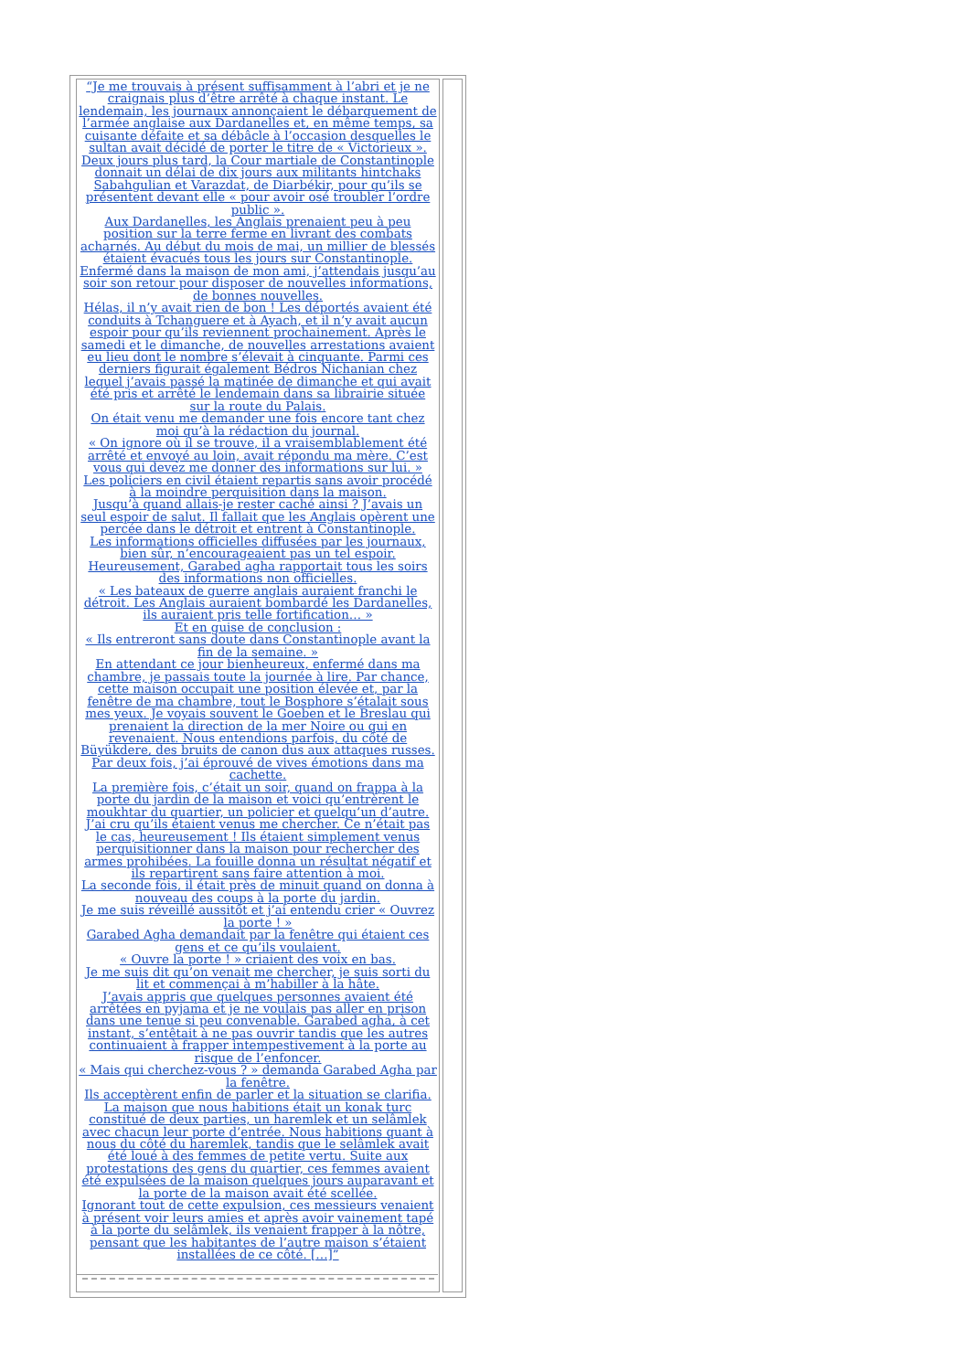“Je me trouvais à présent suffisamment à l’abri et je ne craignais plus d’être arrêté à chaque instant. Le lendemain, les journaux annonçaient le débarquement de l’armée anglaise aux Dardanelles et, en même temps, sa cuisante défaite et sa débâcle à l’occasion desquelles le sultan avait décidé de porter le titre de « Victorieux ». Deux jours plus tard, la Cour martiale de Constantinople donnait un délai de dix jours aux militants hintchaks Sabahgulian et Varazdat, de Diarbékir, pour qu’ils se présentent devant elle « pour avoir osé troubler l’ordre public ».
Aux Dardanelles, les Anglais prenaient peu à peu position sur la terre ferme en livrant des combats acharnés. Au début du mois de mai, un millier de blessés étaient évacués tous les jours sur Constantinople.
Enfermé dans la maison de mon ami, j’attendais jusqu’au soir son retour pour disposer de nouvelles informations, de bonnes nouvelles.
Hélas, il n’y avait rien de bon ! Les déportés avaient été conduits à Tchanguere et à Ayach, et il n’y avait aucun espoir pour qu’ils reviennent prochainement. Après le samedi et le dimanche, de nouvelles arrestations avaient eu lieu dont le nombre s’élevait à cinquante. Parmi ces derniers figurait également Bédros Nichanian chez lequel j’avais passé la matinée de dimanche et qui avait été pris et arrêté le lendemain dans sa librairie située sur la route du Palais.
On était venu me demander une fois encore tant chez moi qu’à la rédaction du journal.
« On ignore où il se trouve, il a vraisemblablement été arrêté et envoyé au loin, avait répondu ma mère. C’est vous qui devez me donner des informations sur lui. »
Les policiers en civil étaient repartis sans avoir procédé à la moindre perquisition dans la maison.
Jusqu’à quand allais-je rester caché ainsi ? J’avais un seul espoir de salut. Il fallait que les Anglais opèrent une percée dans le détroit et entrent à Constantinople.
Les informations officielles diffusées par les journaux, bien sûr, n’encourageaient pas un tel espoir.
Heureusement, Garabed agha rapportait tous les soirs des informations non officielles.
« Les bateaux de guerre anglais auraient franchi le détroit. Les Anglais auraient bombardé les Dardanelles, ils auraient pris telle fortification… »
Et en guise de conclusion :
« Ils entreront sans doute dans Constantinople avant la fin de la semaine. »
En attendant ce jour bienheureux, enfermé dans ma chambre, je passais toute la journée à lire. Par chance, cette maison occupait une position élevée et, par la fenêtre de ma chambre, tout le Bosphore s’étalait sous mes yeux. Je voyais souvent le Goeben et le Breslau qui prenaient la direction de la mer Noire ou qui en revenaient. Nous entendions parfois, du côté de Büyükdere, des bruits de canon dus aux attaques russes.
Par deux fois, j’ai éprouvé de vives émotions dans ma cachette.
La première fois, c’était un soir, quand on frappa à la porte du jardin de la maison et voici qu’entrèrent le moukhtar du quartier, un policier et quelqu’un d’autre. J’ai cru qu’ils étaient venus me chercher. Ce n’était pas le cas, heureusement ! Ils étaient simplement venus perquisitionner dans la maison pour rechercher des armes prohibées. La fouille donna un résultat négatif et ils repartirent sans faire attention à moi.
La seconde fois, il était près de minuit quand on donna à nouveau des coups à la porte du jardin.
Je me suis réveillé aussitôt et j’ai entendu crier « Ouvrez la porte ! »
Garabed Agha demandait par la fenêtre qui étaient ces gens et ce qu’ils voulaient.
« Ouvre la porte ! » criaient des voix en bas.
Je me suis dit qu’on venait me chercher, je suis sorti du lit et commençai à m’habiller à la hâte.
J’avais appris que quelques personnes avaient été arrêtées en pyjama et je ne voulais pas aller en prison dans une tenue si peu convenable. Garabed agha, à cet instant, s’entêtait à ne pas ouvrir tandis que les autres continuaient à frapper intempestivement à la porte au risque de l’enfoncer.
« Mais qui cherchez-vous ? » demanda Garabed Agha par la fenêtre.
Ils acceptèrent enfin de parler et la situation se clarifia.
La maison que nous habitions était un konak turc constitué de deux parties, un haremlek et un selâmlek avec chacun leur porte d’entrée. Nous habitions quant à nous du côté du haremlek, tandis que le selâmlek avait été loué à des femmes de petite vertu. Suite aux protestations des gens du quartier, ces femmes avaient été expulsées de la maison quelques jours auparavant et la porte de la maison avait été scellée.
Ignorant tout de cette expulsion, ces messieurs venaient à présent voir leurs amies et après avoir vainement tapé à la porte du selâmlek, ils venaient frapper à la nôtre, pensant que les habitantes de l’autre maison s’étaient installées de ce côté. […]”